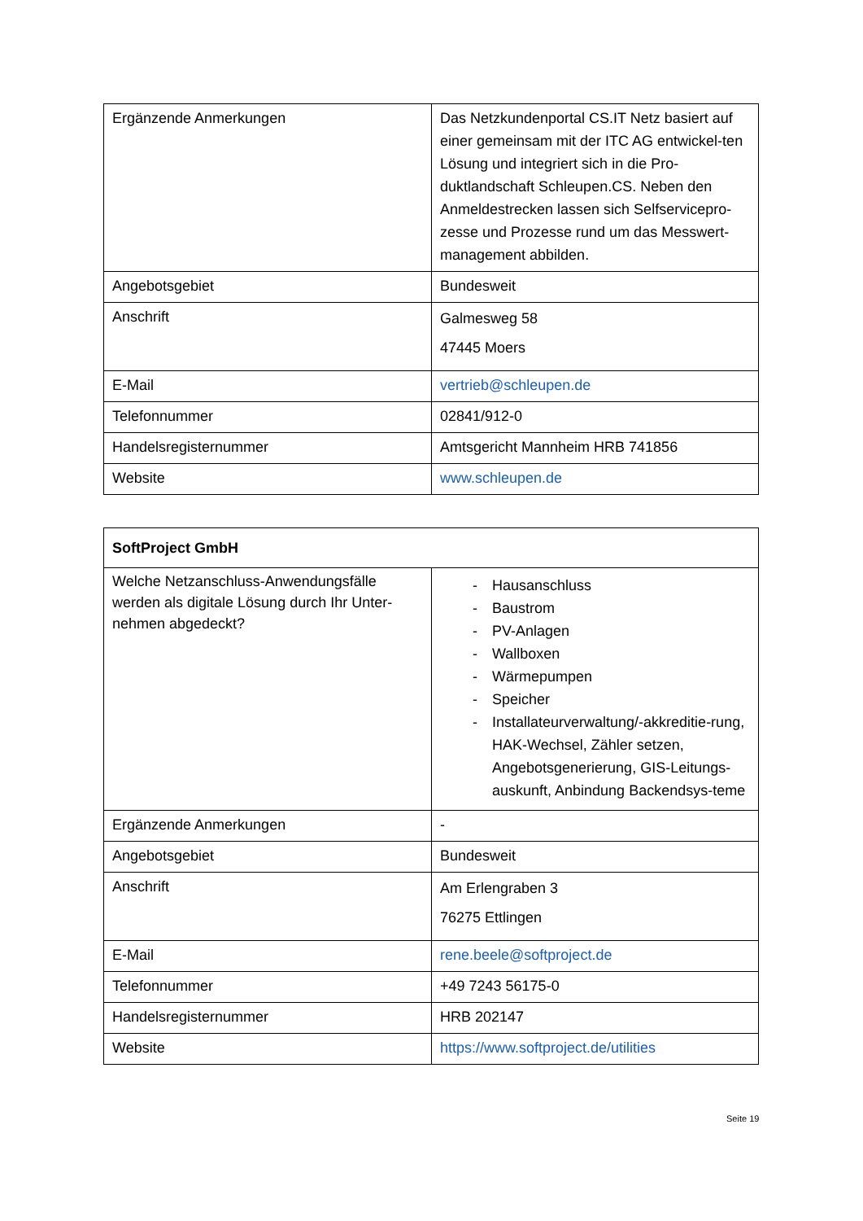| Ergänzende Anmerkungen | Das Netzkundenportal CS.IT Netz basiert auf einer gemeinsam mit der ITC AG entwickel-ten Lösung und integriert sich in die Pro-duktlandschaft Schleupen.CS. Neben den Anmeldestrecken lassen sich Selfservicepro-zesse und Prozesse rund um das Messwert-management abbilden. |
| Angebotsgebiet | Bundesweit |
| Anschrift | Galmesweg 58 47445 Moers |
| E-Mail | vertrieb@schleupen.de |
| Telefonnummer | 02841/912-0 |
| Handelsregisternummer | Amtsgericht Mannheim HRB 741856 |
| Website | www.schleupen.de |
| SoftProject GmbH | |
| Welche Netzanschluss-Anwendungsfälle werden als digitale Lösung durch Ihr Unter-nehmen abgedeckt? | - Hausanschluss - Baustrom - PV-Anlagen - Wallboxen - Wärmepumpen - Speicher - Installateurverwaltung/-akkreditie-rung, HAK-Wechsel, Zähler setzen, Angebotsgenerierung, GIS-Leitungs-auskunft, Anbindung Backendsys-teme |
| Ergänzende Anmerkungen | - |
| Angebotsgebiet | Bundesweit |
| Anschrift | Am Erlengraben 3 76275 Ettlingen |
| E-Mail | rene.beele@softproject.de |
| Telefonnummer | +49 7243 56175-0 |
| Handelsregisternummer | HRB 202147 |
| Website | https://www.softproject.de/utilities |
Seite 19